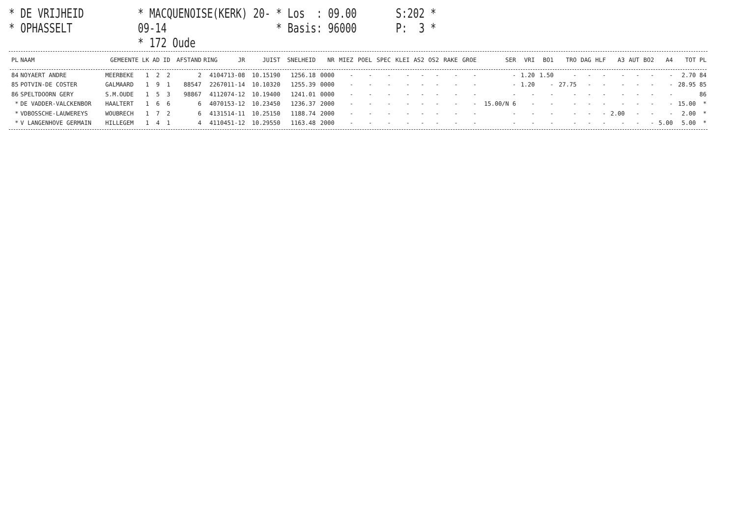* DE VRIJHEID
* OPHASSELT
* MACQUENOISE(KERK) 20-09-14
* 172 Oude
* Los : 09.00
* Basis: 96000
S:202 *
P: 3 *
| PL | NAAM | GEMEENTE | LK | AD | ID | AFSTAND | RING | JR | JUIST | SNELHEID | NR | MIEZ | POEL | SPEC | KLEI | AS2 | OS2 | RAKE | GROE | SER | VRI | BO1 | TRO | DAG | HLF | A3 | AUT | BO2 | A4 | TOT | PL |
| --- | --- | --- | --- | --- | --- | --- | --- | --- | --- | --- | --- | --- | --- | --- | --- | --- | --- | --- | --- | --- | --- | --- | --- | --- | --- | --- | --- | --- | --- | --- | --- |
| 84 | NOYAERT ANDRE | MEERBEKE | 1 | 2 | 2 | 2 | 4104713-08 | | 10.15190 | 1256.18 | 0000 | - | - | - | - | - | - | - | - | - | 1.20 | 1.50 | - | - | - | - | - | - | - | 2.70 | 84 |
| 85 | POTVIN-DE COSTER | GALMAARD | 1 | 9 | 1 | 88547 | 2267011-14 | | 10.10320 | 1255.39 | 0000 | - | - | - | - | - | - | - | - | - | 1.20 | - | 27.75 | - | - | - | - | - | - | 28.95 | 85 |
| 86 | SPELTDOORN GERY | S.M.OUDE | 1 | 5 | 3 | 98867 | 4112074-12 | | 10.19400 | 1241.01 | 0000 | - | - | - | - | - | - | - | - | - | - | - | - | - | - | - | - | - | - | | 86 |
| * | DE VADDER-VALCKENBOR | HAALTERT | 1 | 6 | 6 | 6 | 4070153-12 | | 10.23450 | 1236.37 | 2000 | - | - | - | - | - | - | - | - | 15.00/N 6 | - | - | - | - | - | - | - | - | - | 15.00 | * |
| * | VDBOSSCHE-LAUWEREYS | WOUBRECH | 1 | 7 | 2 | 6 | 4131514-11 | | 10.25150 | 1188.74 | 2000 | - | - | - | - | - | - | - | - | - | - | - | - | - | - | 2.00 | - | - | - | 2.00 | * |
| * | V LANGENHOVE GERMAIN | HILLEGEM | 1 | 4 | 1 | 4 | 4110451-12 | | 10.29550 | 1163.48 | 2000 | - | - | - | - | - | - | - | - | - | - | - | - | - | - | - | - | - | 5.00 | 5.00 | * |